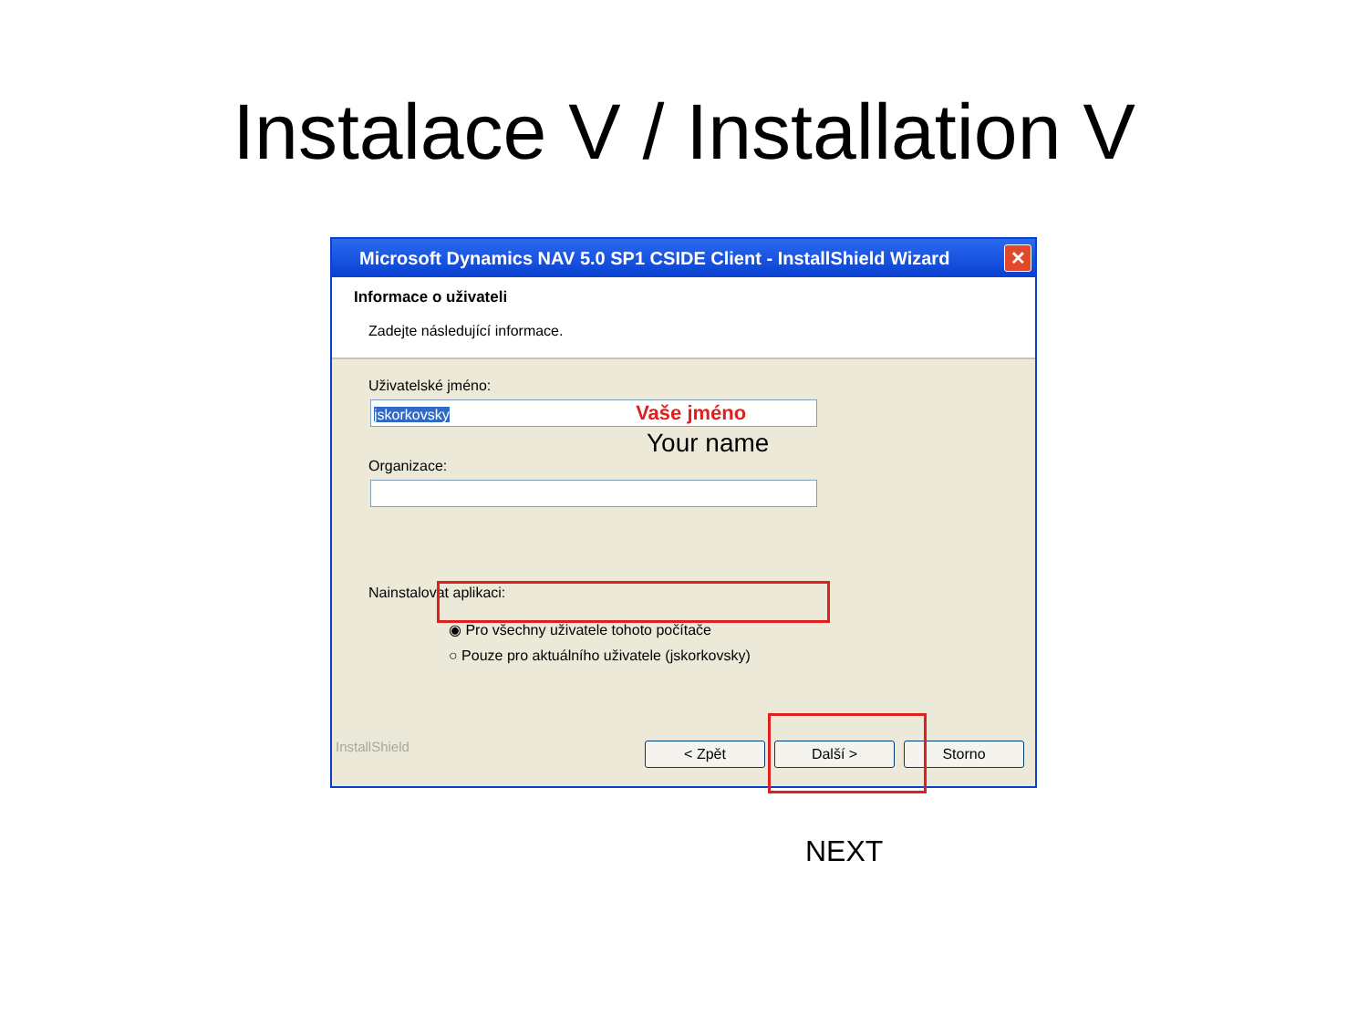Instalace V / Installation V
Microsoft Dynamics NAV 5.0 SP1 CSIDE Client - InstallShield Wizard
✕
Informace o uživateli
Zadejte následující informace.
Uživatelské jméno:
jskorkovsky Vaše jméno
Your name
Organizace:
Nainstalovat aplikaci:
◉ Pro všechny uživatele tohoto počítače
○ Pouze pro aktuálního uživatele (jskorkovsky)
InstallShield
< Zpět Další > Storno
NEXT